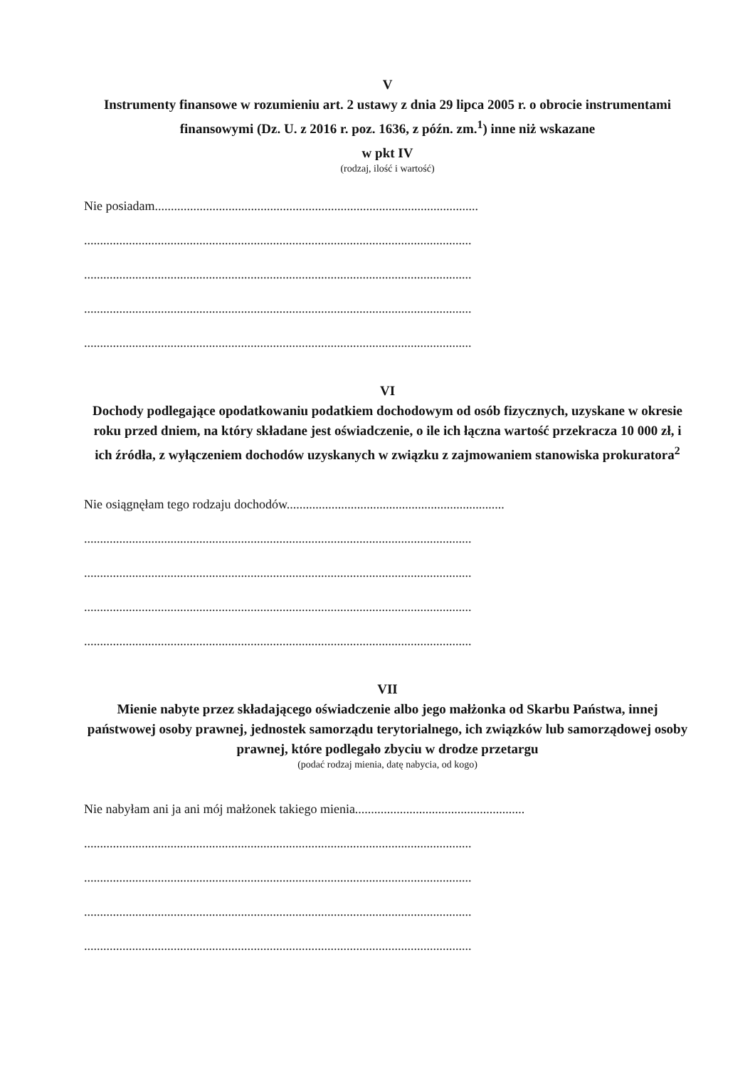V
Instrumenty finansowe w rozumieniu art. 2 ustawy z dnia 29 lipca 2005 r. o obrocie instrumentami finansowymi (Dz. U. z 2016 r. poz. 1636, z późn. zm.<sup>1</sup>) inne niż wskazane
w pkt IV
(rodzaj, ilość i wartość)
Nie posiadam.....................................................................................................
.........................................................................................................................
.........................................................................................................................
.........................................................................................................................
.........................................................................................................................
VI
Dochody podlegające opodatkowaniu podatkiem dochodowym od osób fizycznych, uzyskane w okresie roku przed dniem, na który składane jest oświadczenie, o ile ich łączna wartość przekracza 10 000 zł, i ich źródła, z wyłączeniem dochodów uzyskanych w związku z zajmowaniem stanowiska prokuratora<sup>2</sup>
Nie osiągnęłam tego rodzaju dochodów....................................................................
.........................................................................................................................
.........................................................................................................................
.........................................................................................................................
.........................................................................................................................
VII
Mienie nabyte przez składającego oświadczenie albo jego małżonka od Skarbu Państwa, innej państwowej osoby prawnej, jednostek samorządu terytorialnego, ich związków lub samorządowej osoby prawnej, które podlegało zbyciu w drodze przetargu
(podać rodzaj mienia, datę nabycia, od kogo)
Nie nabyłam ani ja ani mój małżonek takiego mienia.....................................................
.........................................................................................................................
.........................................................................................................................
.........................................................................................................................
.........................................................................................................................